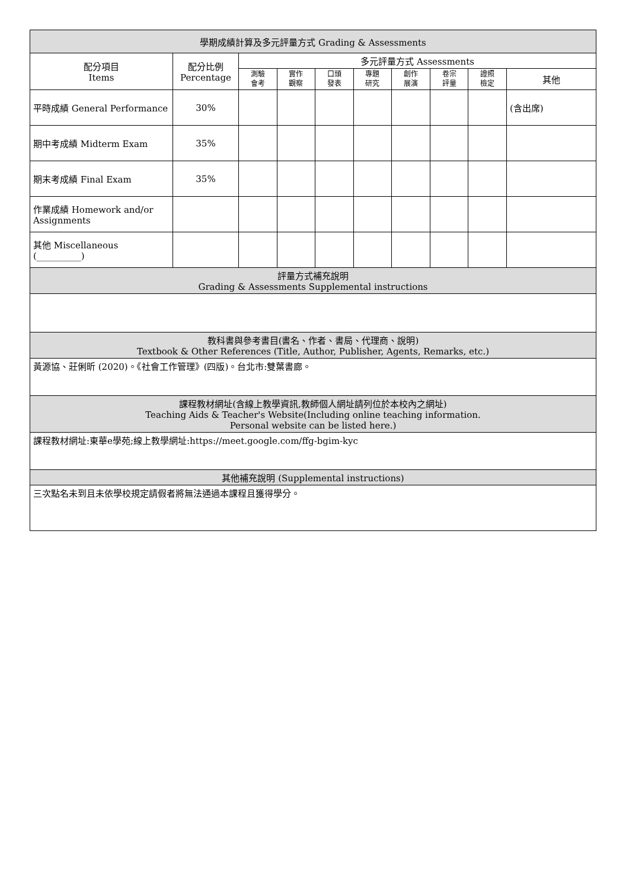| 學期成績計算及多元評量方式 Grading & Assessments | | | | | | | | | |
| --- | --- | --- | --- | --- | --- | --- | --- | --- | --- |
| 配分項目 Items | 配分比例 Percentage | 多元評量方式 Assessments | | | | | | | |
| | | 測驗 會考 | 實作 觀察 | 口頭 發表 | 專題 研究 | 創作 展演 | 卷宗 評量 | 證照 檢定 | 其他 |
| 平時成績 General Performance | 30% | | | | | | | | (含出席) |
| 期中考成績 Midterm Exam | 35% | | | | | | | | |
| 期末考成績 Final Exam | 35% | | | | | | | | |
| 作業成績 Homework and/or Assignments | | | | | | | | | |
| 其他 Miscellaneous (__________) | | | | | | | | | |
| 評量方式補充說明 Grading & Assessments Supplemental instructions | | | | | | | | | |
| 教科書與參考書目(書名、作者、書局、代理商、說明) Textbook & Other References (Title, Author, Publisher, Agents, Remarks, etc.) | | | | | | | | | |
| 黃源協、莊俐昕 (2020)。《社會工作管理》(四版)。台北市:雙葉書廊。 | | | | | | | | | |
| 課程教材網址(含線上教學資訊,教師個人網址請列位於本校內之網址) Teaching Aids & Teacher's Website(Including online teaching information. Personal website can be listed here.) | | | | | | | | | |
| 課程教材網址:東華e學苑;線上教學網址:https://meet.google.com/ffg-bgim-kyc | | | | | | | | | |
| 其他補充說明 (Supplemental instructions) | | | | | | | | | |
| 三次點名未到且未依學校規定請假者將無法通過本課程且獲得學分。 | | | | | | | | | |